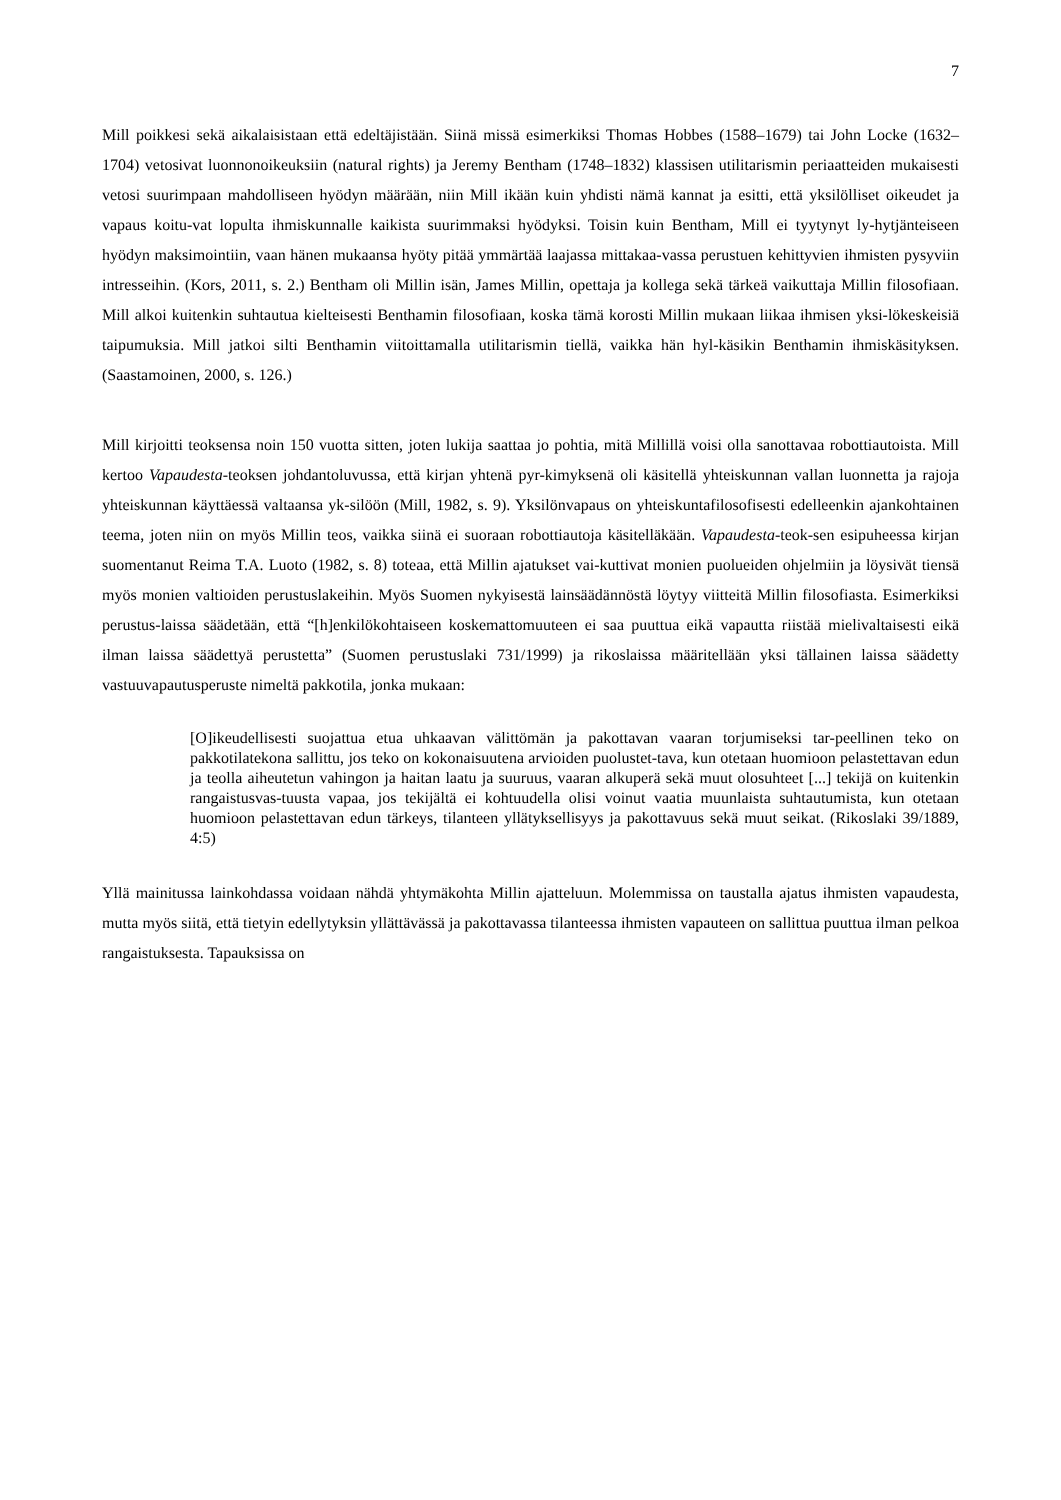7
Mill poikkesi sekä aikalaisistaan että edeltäjistään. Siinä missä esimerkiksi Thomas Hobbes (1588–1679) tai John Locke (1632–1704) vetosivat luonnonoikeuksiin (natural rights) ja Jeremy Bentham (1748–1832) klassisen utilitarismin periaatteiden mukaisesti vetosi suurimpaan mahdolliseen hyödyn määrään, niin Mill ikään kuin yhdisti nämä kannat ja esitti, että yksilölliset oikeudet ja vapaus koitu-vat lopulta ihmiskunnalle kaikista suurimmaksi hyödyksi. Toisin kuin Bentham, Mill ei tyytynyt ly-hytjänteiseen hyödyn maksimointiin, vaan hänen mukaansa hyöty pitää ymmärtää laajassa mittakaa-vassa perustuen kehittyvien ihmisten pysyviin intresseihin. (Kors, 2011, s. 2.) Bentham oli Millin isän, James Millin, opettaja ja kollega sekä tärkeä vaikuttaja Millin filosofiaan. Mill alkoi kuitenkin suhtautua kielteisesti Benthamin filosofiaan, koska tämä korosti Millin mukaan liikaa ihmisen yksi-lökeskeisiä taipumuksia. Mill jatkoi silti Benthamin viitoittamalla utilitarismin tiellä, vaikka hän hyl-käsikin Benthamin ihmiskäsityksen. (Saastamoinen, 2000, s. 126.)
Mill kirjoitti teoksensa noin 150 vuotta sitten, joten lukija saattaa jo pohtia, mitä Millillä voisi olla sanottavaa robottiautoista. Mill kertoo Vapaudesta-teoksen johdantoluvussa, että kirjan yhtenä pyr-kimyksenä oli käsitellä yhteiskunnan vallan luonnetta ja rajoja yhteiskunnan käyttäessä valtaansa yk-silöön (Mill, 1982, s. 9). Yksilönvapaus on yhteiskuntafilosofisesti edelleenkin ajankohtainen teema, joten niin on myös Millin teos, vaikka siinä ei suoraan robottiautoja käsitelläkään. Vapaudesta-teok-sen esipuheessa kirjan suomentanut Reima T.A. Luoto (1982, s. 8) toteaa, että Millin ajatukset vai-kuttivat monien puolueiden ohjelmiin ja löysivät tiensä myös monien valtioiden perustuslakeihin. Myös Suomen nykyisestä lainsäädännöstä löytyy viitteitä Millin filosofiasta. Esimerkiksi perustus-laissa säädetään, että “[h]enkilökohtaiseen koskemattomuuteen ei saa puuttua eikä vapautta riistää mielivaltaisesti eikä ilman laissa säädettyä perustetta” (Suomen perustuslaki 731/1999) ja rikoslaissa määritellään yksi tällainen laissa säädetty vastuuvapautusperuste nimeltä pakkotila, jonka mukaan:
[O]ikeudellisesti suojattua etua uhkaavan välittömän ja pakottavan vaaran torjumiseksi tar-peellinen teko on pakkotilatekona sallittu, jos teko on kokonaisuutena arvioiden puolustet-tava, kun otetaan huomioon pelastettavan edun ja teolla aiheutetun vahingon ja haitan laatu ja suuruus, vaaran alkuperä sekä muut olosuhteet [...] tekijä on kuitenkin rangaistusvas-tuusta vapaa, jos tekijältä ei kohtuudella olisi voinut vaatia muunlaista suhtautumista, kun otetaan huomioon pelastettavan edun tärkeys, tilanteen yllätyksellisyys ja pakottavuus sekä muut seikat. (Rikoslaki 39/1889, 4:5)
Yllä mainitussa lainkohdassa voidaan nähdä yhtymäkohta Millin ajatteluun. Molemmissa on taustalla ajatus ihmisten vapaudesta, mutta myös siitä, että tietyin edellytyksin yllättävässä ja pakottavassa tilanteessa ihmisten vapauteen on sallittua puuttua ilman pelkoa rangaistuksesta. Tapauksissa on